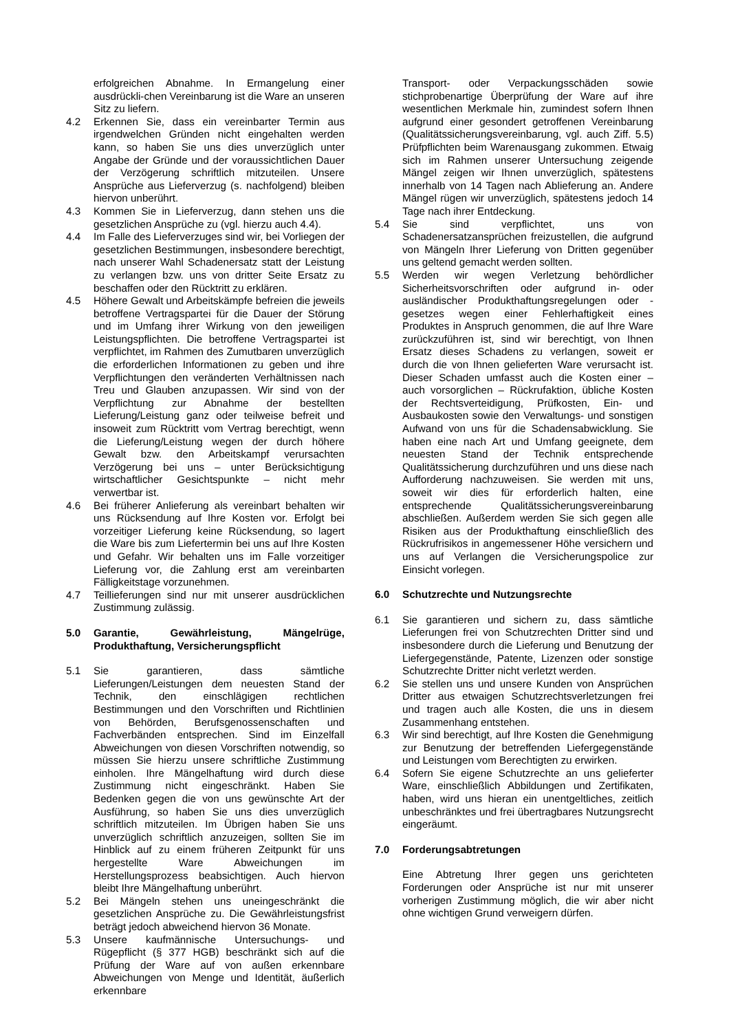erfolgreichen Abnahme. In Ermangelung einer ausdrückli-chen Vereinbarung ist die Ware an unseren Sitz zu liefern.
4.2 Erkennen Sie, dass ein vereinbarter Termin aus irgendwelchen Gründen nicht eingehalten werden kann, so haben Sie uns dies unverzüglich unter Angabe der Gründe und der voraussichtlichen Dauer der Verzögerung schriftlich mitzuteilen. Unsere Ansprüche aus Lieferverzug (s. nachfolgend) bleiben hiervon unberührt.
4.3 Kommen Sie in Lieferverzug, dann stehen uns die gesetzlichen Ansprüche zu (vgl. hierzu auch 4.4).
4.4 Im Falle des Lieferverzuges sind wir, bei Vorliegen der gesetzlichen Bestimmungen, insbesondere berechtigt, nach unserer Wahl Schadenersatz statt der Leistung zu verlangen bzw. uns von dritter Seite Ersatz zu beschaffen oder den Rücktritt zu erklären.
4.5 Höhere Gewalt und Arbeitskämpfe befreien die jeweils betroffene Vertragspartei für die Dauer der Störung und im Umfang ihrer Wirkung von den jeweiligen Leistungspflichten. Die betroffene Vertragspartei ist verpflichtet, im Rahmen des Zumutbaren unverzüglich die erforderlichen Informationen zu geben und ihre Verpflichtungen den veränderten Verhältnissen nach Treu und Glauben anzupassen. Wir sind von der Verpflichtung zur Abnahme der bestellten Lieferung/Leistung ganz oder teilweise befreit und insoweit zum Rücktritt vom Vertrag berechtigt, wenn die Lieferung/Leistung wegen der durch höhere Gewalt bzw. den Arbeitskampf verursachten Verzögerung bei uns – unter Berücksichtigung wirtschaftlicher Gesichtspunkte – nicht mehr verwertbar ist.
4.6 Bei früherer Anlieferung als vereinbart behalten wir uns Rücksendung auf Ihre Kosten vor. Erfolgt bei vorzeitiger Lieferung keine Rücksendung, so lagert die Ware bis zum Liefertermin bei uns auf Ihre Kosten und Gefahr. Wir behalten uns im Falle vorzeitiger Lieferung vor, die Zahlung erst am vereinbarten Fälligkeitstage vorzunehmen.
4.7 Teillieferungen sind nur mit unserer ausdrücklichen Zustimmung zulässig.
5.0 Garantie, Gewährleistung, Mängelrüge, Produkthaftung, Versicherungspflicht
5.1 Sie garantieren, dass sämtliche Lieferungen/Leistungen dem neuesten Stand der Technik, den einschlägigen rechtlichen Bestimmungen und den Vorschriften und Richtlinien von Behörden, Berufsgenossenschaften und Fachverbänden entsprechen. Sind im Einzelfall Abweichungen von diesen Vorschriften notwendig, so müssen Sie hierzu unsere schriftliche Zustimmung einholen. Ihre Mängelhaftung wird durch diese Zustimmung nicht eingeschränkt. Haben Sie Bedenken gegen die von uns gewünschte Art der Ausführung, so haben Sie uns dies unverzüglich schriftlich mitzuteilen. Im Übrigen haben Sie uns unverzüglich schriftlich anzuzeigen, sollten Sie im Hinblick auf zu einem früheren Zeitpunkt für uns hergestellte Ware Abweichungen im Herstellungsprozess beabsichtigen. Auch hiervon bleibt Ihre Mängelhaftung unberührt.
5.2 Bei Mängeln stehen uns uneingeschränkt die gesetzlichen Ansprüche zu. Die Gewährleistungsfrist beträgt jedoch abweichend hiervon 36 Monate.
5.3 Unsere kaufmännische Untersuchungs- und Rügepflicht (§ 377 HGB) beschränkt sich auf die Prüfung der Ware auf von außen erkennbare Abweichungen von Menge und Identität, äußerlich erkennbare
Transport- oder Verpackungsschäden sowie stichprobenartige Überprüfung der Ware auf ihre wesentlichen Merkmale hin, zumindest sofern Ihnen aufgrund einer gesondert getroffenen Vereinbarung (Qualitätssicherungsvereinbarung, vgl. auch Ziff. 5.5) Prüfpflichten beim Warenausgang zukommen. Etwaig sich im Rahmen unserer Untersuchung zeigende Mängel zeigen wir Ihnen unverzüglich, spätestens innerhalb von 14 Tagen nach Ablieferung an. Andere Mängel rügen wir unverzüglich, spätestens jedoch 14 Tage nach ihrer Entdeckung.
5.4 Sie sind verpflichtet, uns von Schadenersatzansprüchen freizustellen, die aufgrund von Mängeln Ihrer Lieferung von Dritten gegenüber uns geltend gemacht werden sollten.
5.5 Werden wir wegen Verletzung behördlicher Sicherheitsvorschriften oder aufgrund in- oder ausländischer Produkthaftungsregelungen oder -gesetzes wegen einer Fehlerhaftigkeit eines Produktes in Anspruch genommen, die auf Ihre Ware zurückzuführen ist, sind wir berechtigt, von Ihnen Ersatz dieses Schadens zu verlangen, soweit er durch die von Ihnen gelieferten Ware verursacht ist. Dieser Schaden umfasst auch die Kosten einer – auch vorsorglichen – Rückrufaktion, übliche Kosten der Rechtsverteidigung, Prüfkosten, Ein- und Ausbaukosten sowie den Verwaltungs- und sonstigen Aufwand von uns für die Schadensabwicklung. Sie haben eine nach Art und Umfang geeignete, dem neuesten Stand der Technik entsprechende Qualitätssicherung durchzuführen und uns diese nach Aufforderung nachzuweisen. Sie werden mit uns, soweit wir dies für erforderlich halten, eine entsprechende Qualitätssicherungsvereinbarung abschließen. Außerdem werden Sie sich gegen alle Risiken aus der Produkthaftung einschließlich des Rückrufrisikos in angemessener Höhe versichern und uns auf Verlangen die Versicherungspolice zur Einsicht vorlegen.
6.0 Schutzrechte und Nutzungsrechte
6.1 Sie garantieren und sichern zu, dass sämtliche Lieferungen frei von Schutzrechten Dritter sind und insbesondere durch die Lieferung und Benutzung der Liefergegenstände, Patente, Lizenzen oder sonstige Schutzrechte Dritter nicht verletzt werden.
6.2 Sie stellen uns und unsere Kunden von Ansprüchen Dritter aus etwaigen Schutzrechtsverletzungen frei und tragen auch alle Kosten, die uns in diesem Zusammenhang entstehen.
6.3 Wir sind berechtigt, auf Ihre Kosten die Genehmigung zur Benutzung der betreffenden Liefergegenstände und Leistungen vom Berechtigten zu erwirken.
6.4 Sofern Sie eigene Schutzrechte an uns gelieferter Ware, einschließlich Abbildungen und Zertifikaten, haben, wird uns hieran ein unentgeltliches, zeitlich unbeschränktes und frei übertragbares Nutzungsrecht eingeräumt.
7.0 Forderungsabtretungen
Eine Abtretung Ihrer gegen uns gerichteten Forderungen oder Ansprüche ist nur mit unserer vorherigen Zustimmung möglich, die wir aber nicht ohne wichtigen Grund verweigern dürfen.